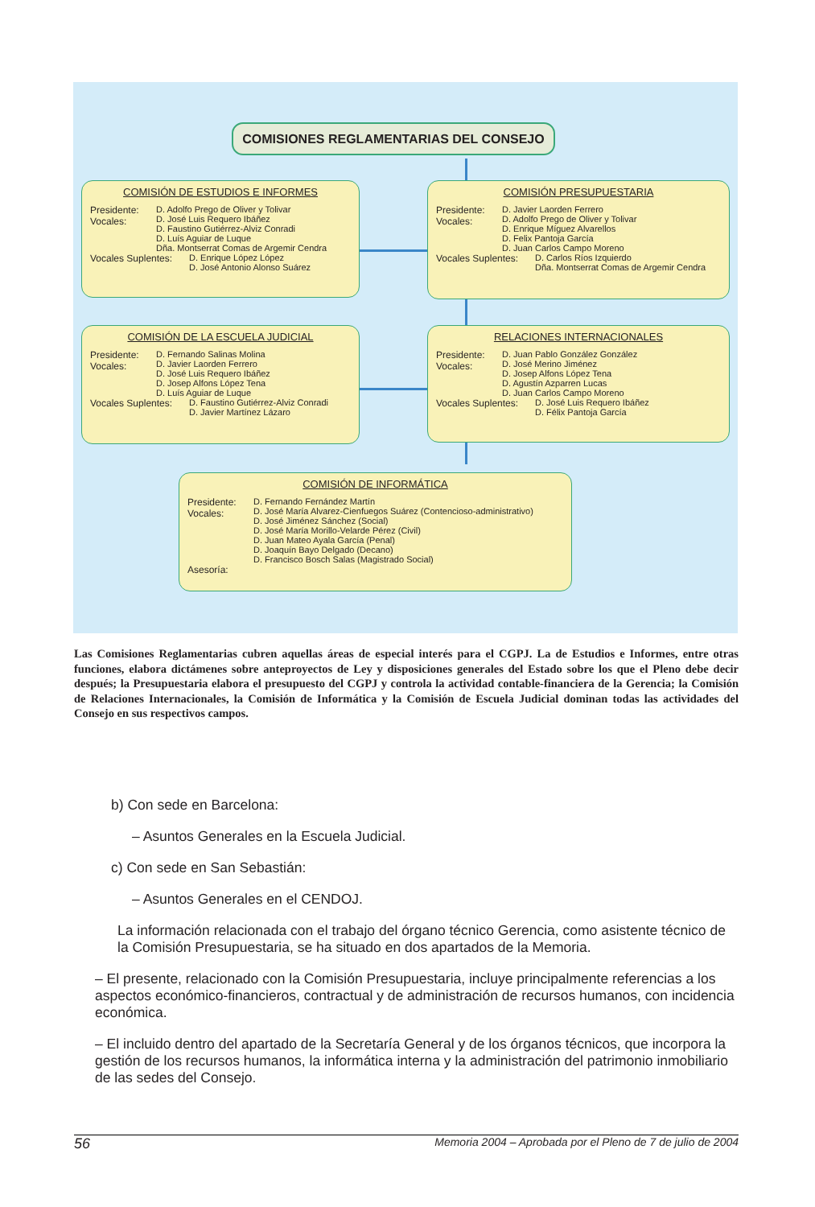COMISIONES REGLAMENTARIAS DEL CONSEJO
COMISIÓN DE ESTUDIOS E INFORMES
Presidente:
Vocales:
D. Adolfo Prego de Oliver y Tolivar
D. José Luis Requero Ibáñez
D. Faustino Gutiérrez-Alviz Conradi
D. Luís Aguiar de Luque
Dña. Montserrat Comas de Argemir Cendra
Vocales Suplentes:
D. Enrique López López
D. José Antonio Alonso Suárez
COMISIÓN PRESUPUESTARIA
Presidente:
Vocales:
D. Javier Laorden Ferrero
D. Adolfo Prego de Oliver y Tolivar
D. Enrique Míguez Alvarellos
D. Felix Pantoja García
D. Juan Carlos Campo Moreno
Vocales Suplentes:
D. Carlos Ríos Izquierdo
Dña. Montserrat Comas de Argemir Cendra
COMISIÓN DE LA ESCUELA JUDICIAL
Presidente:
Vocales:
D. Fernando Salinas Molina
D. Javier Laorden Ferrero
D. José Luis Requero Ibáñez
D. Josep Alfons López Tena
D. Luís Aguiar de Luque
Vocales Suplentes:
D. Faustino Gutiérrez-Alviz Conradi
D. Javier Martínez Lázaro
RELACIONES INTERNACIONALES
Presidente:
Vocales:
D. Juan Pablo González González
D. José Merino Jiménez
D. Josep Alfons López Tena
D. Agustín Azparren Lucas
D. Juan Carlos Campo Moreno
Vocales Suplentes:
D. José Luis Requero Ibáñez
D. Félix Pantoja García
COMISIÓN DE INFORMÁTICA
Presidente:
Vocales:
Asesoría:
D. Fernando Fernández Martín
D. José María Alvarez-Cienfuegos Suárez (Contencioso-administrativo)
D. José Jiménez Sánchez (Social)
D. José María Morillo-Velarde Pérez (Civil)
D. Juan Mateo Ayala García (Penal)
D. Joaquín Bayo Delgado (Decano)
D. Francisco Bosch Salas (Magistrado Social)
Las Comisiones Reglamentarias cubren aquellas áreas de especial interés para el CGPJ. La de Estudios e Informes, entre otras funciones, elabora dictámenes sobre anteproyectos de Ley y disposiciones generales del Estado sobre los que el Pleno debe decir después; la Presupuestaria elabora el presupuesto del CGPJ y controla la actividad contable-financiera de la Gerencia; la Comisión de Relaciones Internacionales, la Comisión de Informática y la Comisión de Escuela Judicial dominan todas las actividades del Consejo en sus respectivos campos.
b) Con sede en Barcelona:
– Asuntos Generales en la Escuela Judicial.
c) Con sede en San Sebastián:
– Asuntos Generales en el CENDOJ.
La información relacionada con el trabajo del órgano técnico Gerencia, como asistente técnico de la Comisión Presupuestaria, se ha situado en dos apartados de la Memoria.
– El presente, relacionado con la Comisión Presupuestaria, incluye principalmente referencias a los aspectos económico-financieros, contractual y de administración de recursos humanos, con incidencia económica.
– El incluido dentro del apartado de la Secretaría General y de los órganos técnicos, que incorpora la gestión de los recursos humanos, la informática interna y la administración del patrimonio inmobiliario de las sedes del Consejo.
56 Memoria 2004 – Aprobada por el Pleno de 7 de julio de 2004